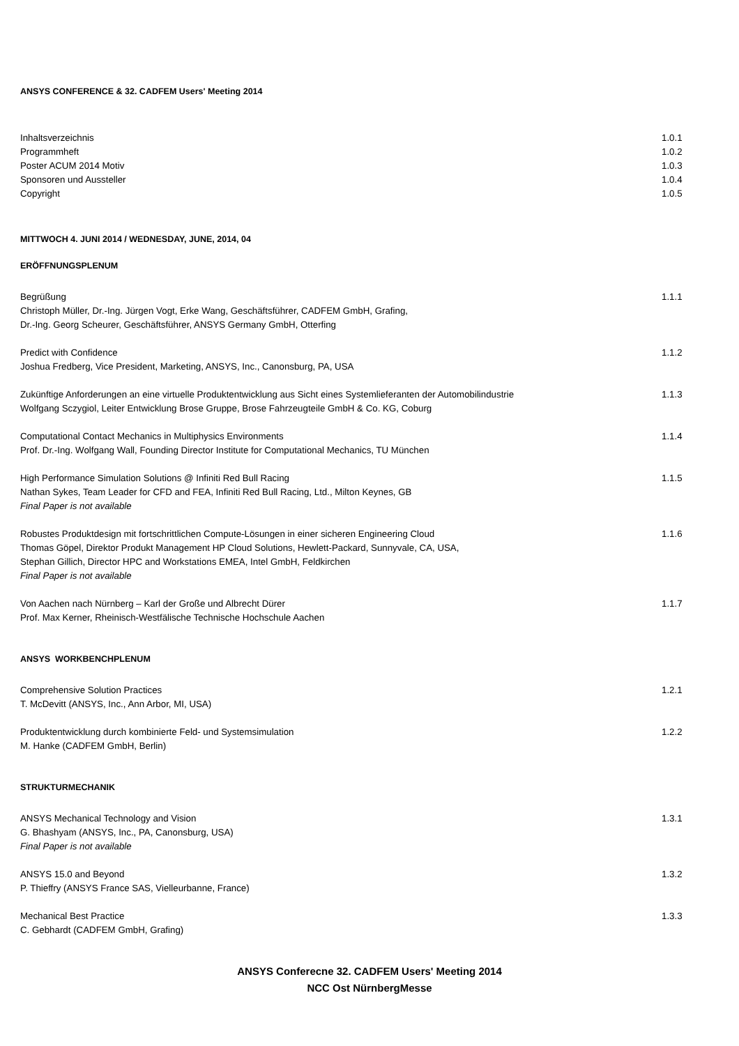ANSYS CONFERENCE & 32. CADFEM Users' Meeting 2014
Inhaltsverzeichnis 1.0.1
Programmheft 1.0.2
Poster ACUM 2014 Motiv 1.0.3
Sponsoren und Aussteller 1.0.4
Copyright 1.0.5
MITTWOCH 4. JUNI 2014 / WEDNESDAY, JUNE, 2014, 04
ERÖFFNUNGSPLENUM
Begrüßung 1.1.1
Christoph Müller, Dr.-Ing. Jürgen Vogt, Erke Wang, Geschäftsführer, CADFEM GmbH, Grafing,
Dr.-Ing. Georg Scheurer, Geschäftsführer, ANSYS Germany GmbH, Otterfing
Predict with Confidence 1.1.2
Joshua Fredberg, Vice President, Marketing, ANSYS, Inc., Canonsburg, PA, USA
Zukünftige Anforderungen an eine virtuelle Produktentwicklung aus Sicht eines Systemlieferanten der Automobilindustrie 1.1.3
Wolfgang Sczygiol, Leiter Entwicklung Brose Gruppe, Brose Fahrzeugteile GmbH & Co. KG, Coburg
Computational Contact Mechanics in Multiphysics Environments 1.1.4
Prof. Dr.-Ing. Wolfgang Wall, Founding Director Institute for Computational Mechanics, TU München
High Performance Simulation Solutions @ Infiniti Red Bull Racing 1.1.5
Nathan Sykes, Team Leader for CFD and FEA, Infiniti Red Bull Racing, Ltd., Milton Keynes, GB
Final Paper is not available
Robustes Produktdesign mit fortschrittlichen Compute-Lösungen in einer sicheren Engineering Cloud 1.1.6
Thomas Göpel, Direktor Produkt Management HP Cloud Solutions, Hewlett-Packard, Sunnyvale, CA, USA,
Stephan Gillich, Director HPC and Workstations EMEA, Intel GmbH, Feldkirchen
Final Paper is not available
Von Aachen nach Nürnberg – Karl der Große und Albrecht Dürer 1.1.7
Prof. Max Kerner, Rheinisch-Westfälische Technische Hochschule Aachen
ANSYS WORKBENCHPLENUM
Comprehensive Solution Practices 1.2.1
T. McDevitt (ANSYS, Inc., Ann Arbor, MI, USA)
Produktentwicklung durch kombinierte Feld- und Systemsimulation 1.2.2
M. Hanke (CADFEM GmbH, Berlin)
STRUKTURMECHANIK
ANSYS Mechanical Technology and Vision 1.3.1
G. Bhashyam (ANSYS, Inc., PA, Canonsburg, USA)
Final Paper is not available
ANSYS 15.0 and Beyond 1.3.2
P. Thieffry (ANSYS France SAS, Vielleurbanne, France)
Mechanical Best Practice 1.3.3
C. Gebhardt (CADFEM GmbH, Grafing)
ANSYS Conferecne 32. CADFEM Users' Meeting 2014
NCC Ost NürnbergMesse